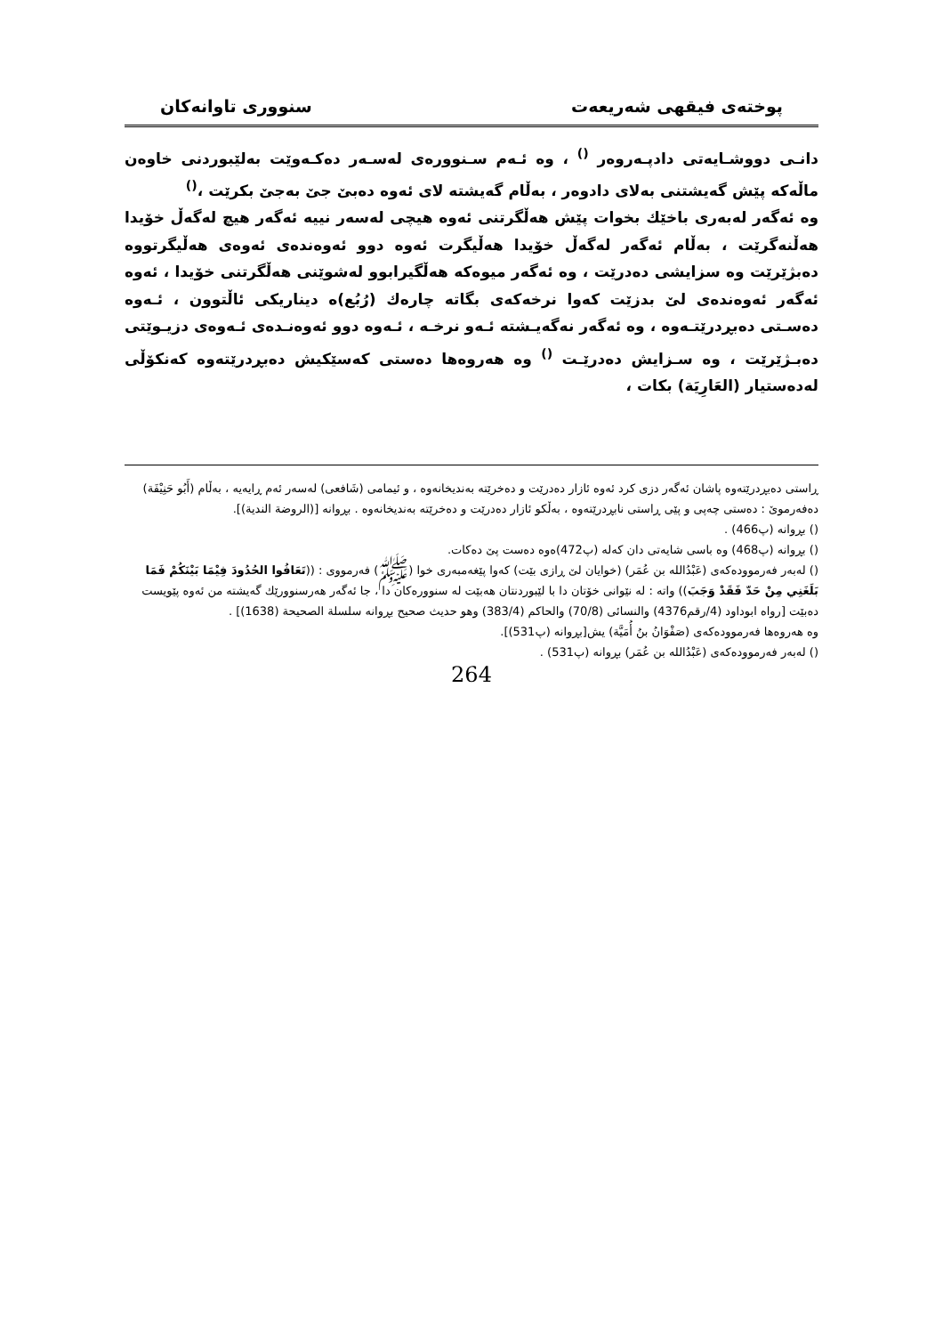پوختەی فیقهی شەریعەت سنووری تاوانەکان
دانـی دووشـایەتی دادپـەروەر <sup>()</sup> ، وە ئـەم سـنوورەی لەسـەر دەکـەوێت بەلێبوردنی خاوەن ماڵەکە پێش گەیشتنی بەلای دادوەر ، بەڵام گەیشتە لای ئەوە دەبێ جێ بەجێ بکرێت ،<sup>()</sup>
وە ئەگەر لەبەری باخێك بخوات پێش هەڵگرتنی ئەوە هیچی لەسەر نییە ئەگەر هیچ لەگەڵ خۆیدا هەڵنەگرێت ، بەڵام ئەگەر لەگەڵ خۆیدا هەڵیگرت ئەوە دوو ئەوەندەی ئەوەی هەڵیگرتووە دەبژێرێت وە سزایشی دەدرێت ، وە ئەگەر میوەکە هەڵگیرابوو لەشوێنی هەڵگرتنی خۆیدا ، ئەوە ئەگەر ئەوەندەی لێ بدزێت کەوا نرخەکەی بگاتە چارەك (رُبُع)ە دیناریکی ئاڵتوون ، ئـەوە دەسـتی دەبڕدرێتـەوە ، وە ئەگەر نەگەیـشتە ئـەو نرخـە ، ئـەوە دوو ئەوەنـدەی ئـەوەی دزیـوێتی دەبـژێرێت ، وە سـزایش دەدرێـت <sup>()</sup> وە هەروەها دەستی کەسێکیش دەبڕدرێتەوە کەنکۆڵی لەدەستیار (العَارِیَة) بکات ،
ڕاستی دەبڕدرێتەوە پاشان ئەگەر دزی کرد ئەوە ئازار دەدرێت و دەخرێتە بەندیخانەوە ، و ئیمامی (شَافعی) لەسەر ئەم ڕایەیە ، بەڵام (أَبُو حَنِیْفَة) دەفەرموێ : دەستی چەپی و پێی ڕاستی نابڕدرێتەوە ، بەڵکو ئازار دەدرێت و دەخرێتە بەندیخانەوە . بڕوانە [(الروضة الندیة)].
() بڕوانە (پ466) .
() بڕوانە (پ468) وە باسی شایەتی دان کەلە (پ472)ەوە دەست پێ دەکات.
() لەبەر فەرموودەکەی (عَبْدُالله بن عُمَر) (خوایان لێ ڕازی بێت) کەوا پێغەمبەری خوا (ﷺ) فەرمووی : ((تَعَافُوا الحُدُودَ فِیْمَا بَیْنَكُمْ فَمَا بَلَغَنِي مِنْ حَدّ فَقَدْ وَجَبَ)) واتە : لە نێوانی خۆتان دا با لێبوردنتان هەبێت لە سنوورەکان دا ، جا ئەگەر هەرسنوورێك گەیشتە من ئەوە پێویست دەبێت [رواه ابوداود (4/رقم4376) والنسائی (70/8) والحاکم (383/4) وهو حدیث صحیح بڕوانە سلسلة الصحیحة (1638)] .
وە هەروەها فەرموودەکەی (صَفْوَانُ بنُ أُمَیَّة) یش[بڕوانە (پ531)].
() لەبەر فەرموودەکەی (عَبْدُالله بن عُمَر) بڕوانە (پ531) .
264